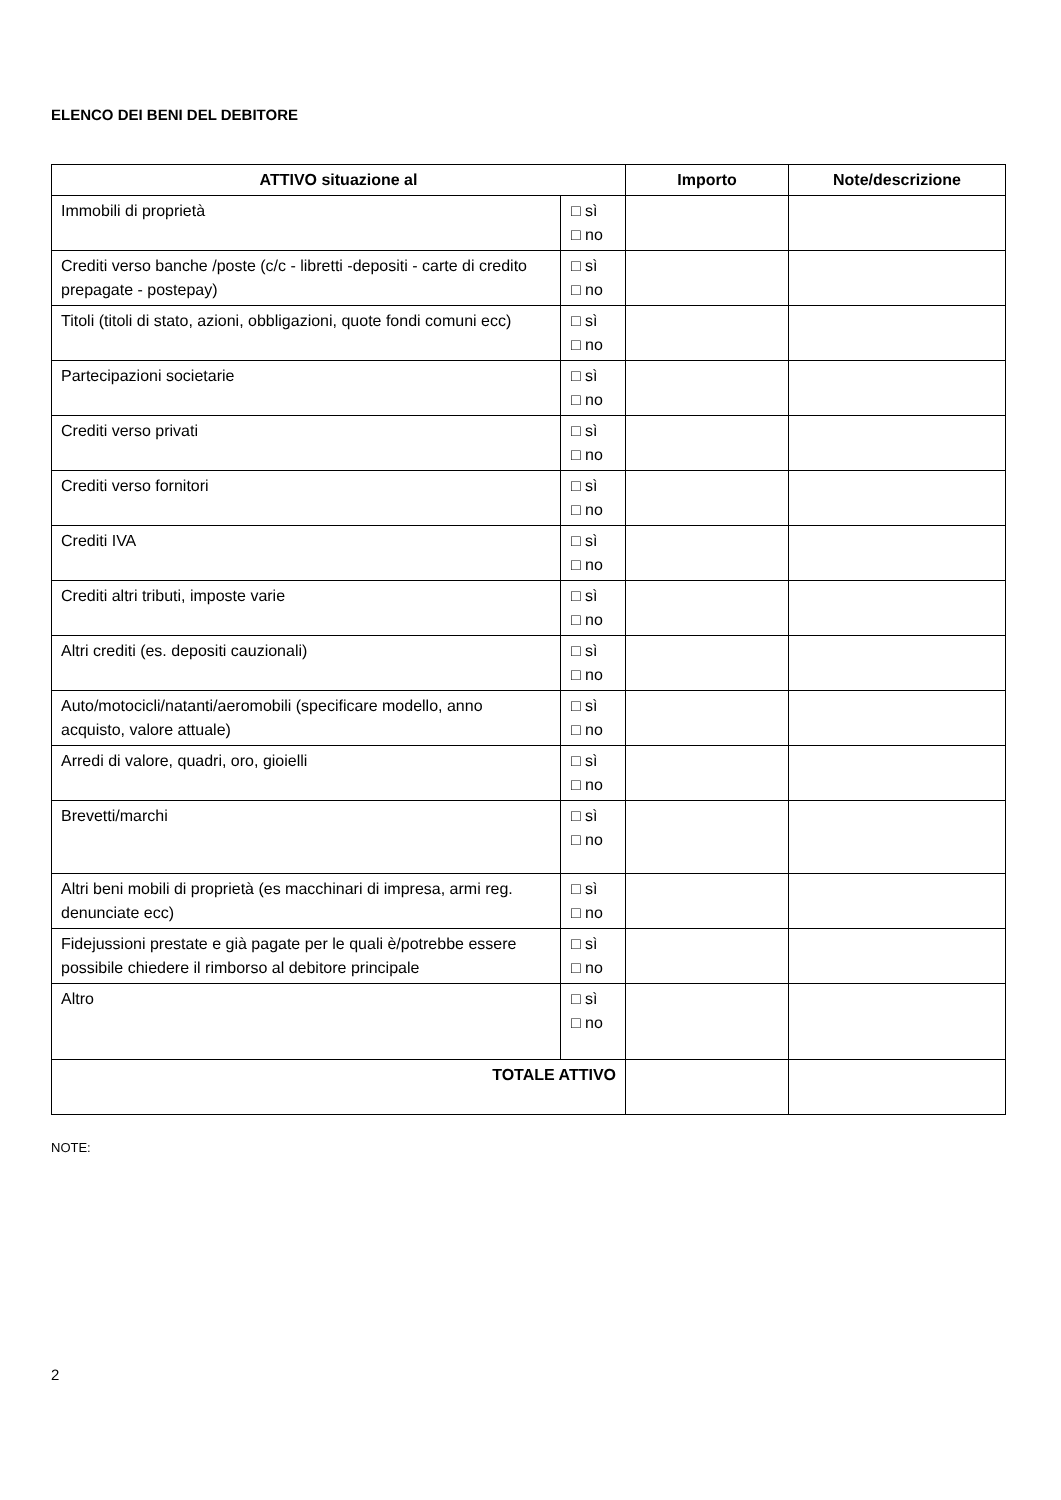ELENCO DEI BENI DEL DEBITORE
| ATTIVO situazione al | | Importo | Note/descrizione |
| --- | --- | --- | --- |
| Immobili di proprietà | □ sì □ no | | |
| Crediti verso banche /poste (c/c - libretti -depositi - carte di credito prepagate - postepay) | □ sì □ no | | |
| Titoli (titoli di stato, azioni, obbligazioni, quote fondi comuni ecc) | □ sì □ no | | |
| Partecipazioni societarie | □ sì □ no | | |
| Crediti verso privati | □ sì □ no | | |
| Crediti verso fornitori | □ sì □ no | | |
| Crediti IVA | □ sì □ no | | |
| Crediti altri tributi, imposte varie | □ sì □ no | | |
| Altri crediti (es. depositi cauzionali) | □ sì □ no | | |
| Auto/motocicli/natanti/aeromobili (specificare modello, anno acquisto, valore attuale) | □ sì □ no | | |
| Arredi di valore, quadri, oro, gioielli | □ sì □ no | | |
| Brevetti/marchi | □ sì □ no | | |
| Altri beni mobili di proprietà (es macchinari di impresa, armi reg. denunciate ecc) | □ sì □ no | | |
| Fidejussioni prestate e già pagate per le quali è/potrebbe essere possibile chiedere il rimborso al debitore principale | □ sì □ no | | |
| Altro | □ sì □ no | | |
| TOTALE ATTIVO | | | |
NOTE:
2